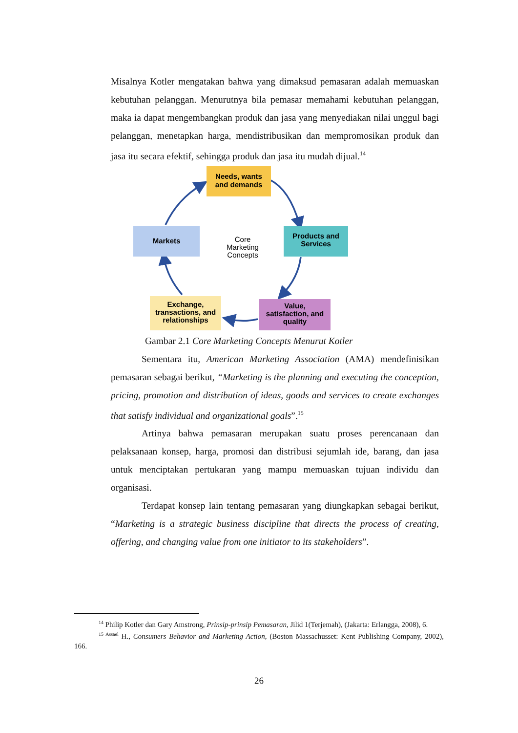Misalnya Kotler mengatakan bahwa yang dimaksud pemasaran adalah memuaskan kebutuhan pelanggan. Menurutnya bila pemasar memahami kebutuhan pelanggan, maka ia dapat mengembangkan produk dan jasa yang menyediakan nilai unggul bagi pelanggan, menetapkan harga, mendistribusikan dan mempromosikan produk dan jasa itu secara efektif, sehingga produk dan jasa itu mudah dijual.<sup>14</sup>
Needs, wants
and demands
Products and
Services
Markets
Exchange,
transactions, and
relationships
Value,
satisfaction, and
quality
Core
Marketing
Concepts
Gambar 2.1 Core Marketing Concepts Menurut Kotler
Sementara itu, American Marketing Association (AMA) mendefinisikan pemasaran sebagai berikut, “Marketing is the planning and executing the conception, pricing, promotion and distribution of ideas, goods and services to create exchanges that satisfy individual and organizational goals”.<sup>15</sup>
Artinya bahwa pemasaran merupakan suatu proses perencanaan dan pelaksanaan konsep, harga, promosi dan distribusi sejumlah ide, barang, dan jasa untuk menciptakan pertukaran yang mampu memuaskan tujuan individu dan organisasi.
Terdapat konsep lain tentang pemasaran yang diungkapkan sebagai berikut, “Marketing is a strategic business discipline that directs the process of creating, offering, and changing value from one initiator to its stakeholders”.
<sup>14</sup> Philip Kotler dan Gary Amstrong, Prinsip-prinsip Pemasaran, Jilid 1(Terjemah), (Jakarta: Erlangga, 2008), 6.
<sup>15 Assael</sup> H., Consumers Behavior and Marketing Action, (Boston Massachusset: Kent Publishing Company, 2002), 166.
26